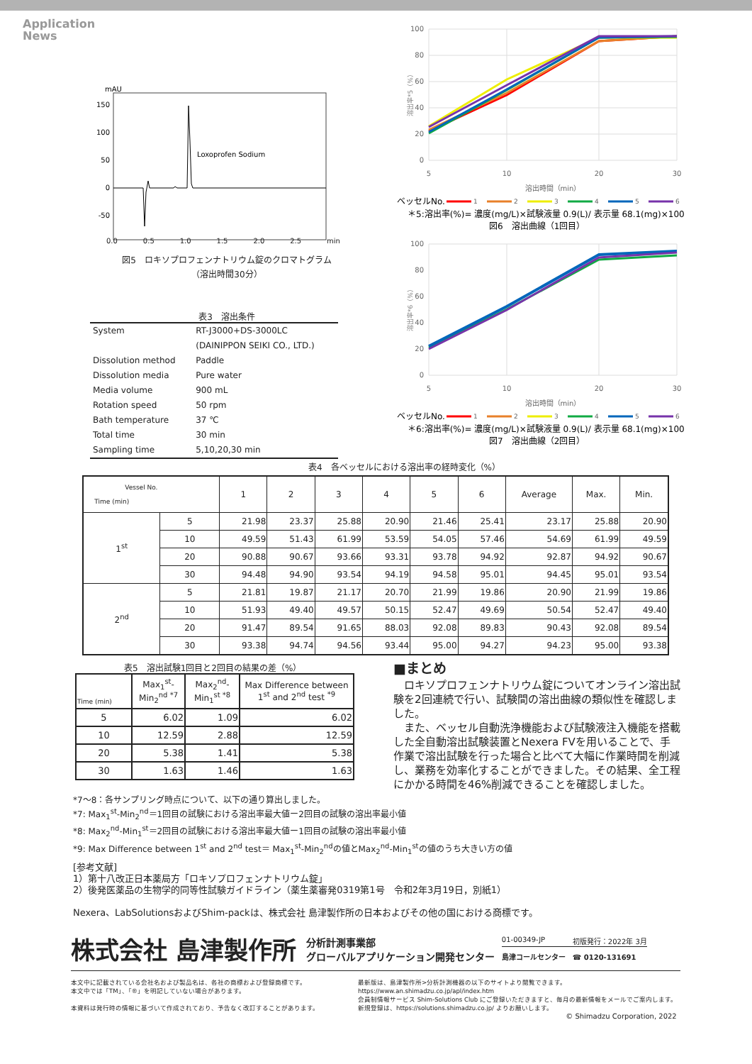Application
News
mAU
150
100
50
0
-50
Loxoprofen Sodium
0.0 0.5 1.0 1.5 2.0 2.5 min
図5　ロキソプロフェンナトリウム錠のクロマトグラム
（溶出時間30分）
表3　溶出条件
| System | RT-J3000+DS-3000LC |
| | (DAINIPPON SEIKI CO., LTD.) |
| Dissolution method | Paddle |
| Dissolution media | Pure water |
| Media volume | 900 mL |
| Rotation speed | 50 rpm |
| Bath temperature | 37 ℃ |
| Total time | 30 min |
| Sampling time | 5,10,20,30 min |
100
80
60
40
20
0
溶出率*5（%）
5
10
20
30
溶出時間（min）
ベッセルNo.
1
2
3
4
5
6
＊5:溶出率(%)= 濃度(mg/L)×試験液量 0.9(L)/ 表示量 68.1(mg)×100
図6　溶出曲線（1回目）
100
80
60
40
20
0
溶出率*6（%）
5
10
20
30
溶出時間（min）
ベッセルNo.
1
2
3
4
5
6
＊6:溶出率(%)= 濃度(mg/L)×試験液量 0.9(L)/ 表示量 68.1(mg)×100
図7　溶出曲線（2回目）
表4　各ベッセルにおける溶出率の経時変化（%）
| Vessel No. Time (min) | | 1 | 2 | 3 | 4 | 5 | 6 | Average | Max. | Min. |
| --- | --- | --- | --- | --- | --- | --- | --- | --- | --- | --- |
| 1<sup>st</sup> | 5 | 21.98 | 23.37 | 25.88 | 20.90 | 21.46 | 25.41 | 23.17 | 25.88 | 20.90 |
| | 10 | 49.59 | 51.43 | 61.99 | 53.59 | 54.05 | 57.46 | 54.69 | 61.99 | 49.59 |
| | 20 | 90.88 | 90.67 | 93.66 | 93.31 | 93.78 | 94.92 | 92.87 | 94.92 | 90.67 |
| | 30 | 94.48 | 94.90 | 93.54 | 94.19 | 94.58 | 95.01 | 94.45 | 95.01 | 93.54 |
| 2<sup>nd</sup> | 5 | 21.81 | 19.87 | 21.17 | 20.70 | 21.99 | 19.86 | 20.90 | 21.99 | 19.86 |
| | 10 | 51.93 | 49.40 | 49.57 | 50.15 | 52.47 | 49.69 | 50.54 | 52.47 | 49.40 |
| | 20 | 91.47 | 89.54 | 91.65 | 88.03 | 92.08 | 89.83 | 90.43 | 92.08 | 89.54 |
| | 30 | 93.38 | 94.74 | 94.56 | 93.44 | 95.00 | 94.27 | 94.23 | 95.00 | 93.38 |
表5　溶出試験1回目と2回目の結果の差（%）
| Time (min) | Max<sub>1</sub><sup>st</sup>-Min<sub>2</sub><sup>nd *7</sup> | Max<sub>2</sub><sup>nd</sup>-Min<sub>1</sub><sup>st *8</sup> | Max Difference between 1<sup>st</sup> and 2<sup>nd</sup> test <sup>*9</sup> |
| --- | --- | --- | --- |
| 5 | 6.02 | 1.09 | 6.02 |
| 10 | 12.59 | 2.88 | 12.59 |
| 20 | 5.38 | 1.41 | 5.38 |
| 30 | 1.63 | 1.46 | 1.63 |
■まとめ
　ロキソプロフェンナトリウム錠についてオンライン溶出試験を2回連続で行い、試験間の溶出曲線の類似性を確認しました。
　また、ベッセル自動洗浄機能および試験液注入機能を搭載した全自動溶出試験装置とNexera FVを用いることで、手作業で溶出試験を行った場合と比べて大幅に作業時間を削減し、業務を効率化することができました。その結果、全工程にかかる時間を46%削減できることを確認しました。
*7〜8：各サンプリング時点について、以下の通り算出しました。
*7: Max<sub>1</sub><sup>st</sup>-Min<sub>2</sub><sup>nd</sup>＝1回目の試験における溶出率最大値ー2回目の試験の溶出率最小値
*8: Max<sub>2</sub><sup>nd</sup>-Min<sub>1</sub><sup>st</sup>＝2回目の試験における溶出率最大値ー1回目の試験の溶出率最小値
*9: Max Difference between 1<sup>st</sup> and 2<sup>nd</sup> test＝ Max<sub>1</sub><sup>st</sup>-Min<sub>2</sub><sup>nd</sup>の値とMax<sub>2</sub><sup>nd</sup>-Min<sub>1</sub><sup>st</sup>の値のうち大きい方の値
[参考文献]
1）第十八改正日本薬局方「ロキソプロフェンナトリウム錠」
2）後発医薬品の生物学的同等性試験ガイドライン（薬生薬審発0319第1号　令和2年3月19日，別紙1）
Nexera、LabSolutionsおよびShim-packは、株式会社 島津製作所の日本およびその他の国における商標です。
株式会社 島津製作所
分析計測事業部
グローバルアプリケーション開発センター
01-00349-JP 初版発行：2022年 3月
島津コールセンター　☎ 0120-131691
本文中に記載されている会社名および製品名は、各社の商標および登録商標です。
本文中では「TM」、「®」を明記していない場合があります。
本資料は発行時の情報に基づいて作成されており、予告なく改訂することがあります。
最新版は、島津製作所>分析計測機器の以下のサイトより閲覧できます。
https://www.an.shimadzu.co.jp/apl/index.htm
会員制情報サービス Shim-Solutions Club にご登録いただきますと、毎月の最新情報をメールでご案内します。
新規登録は、https://solutions.shimadzu.co.jp/ よりお願いします。
© Shimadzu Corporation, 2022